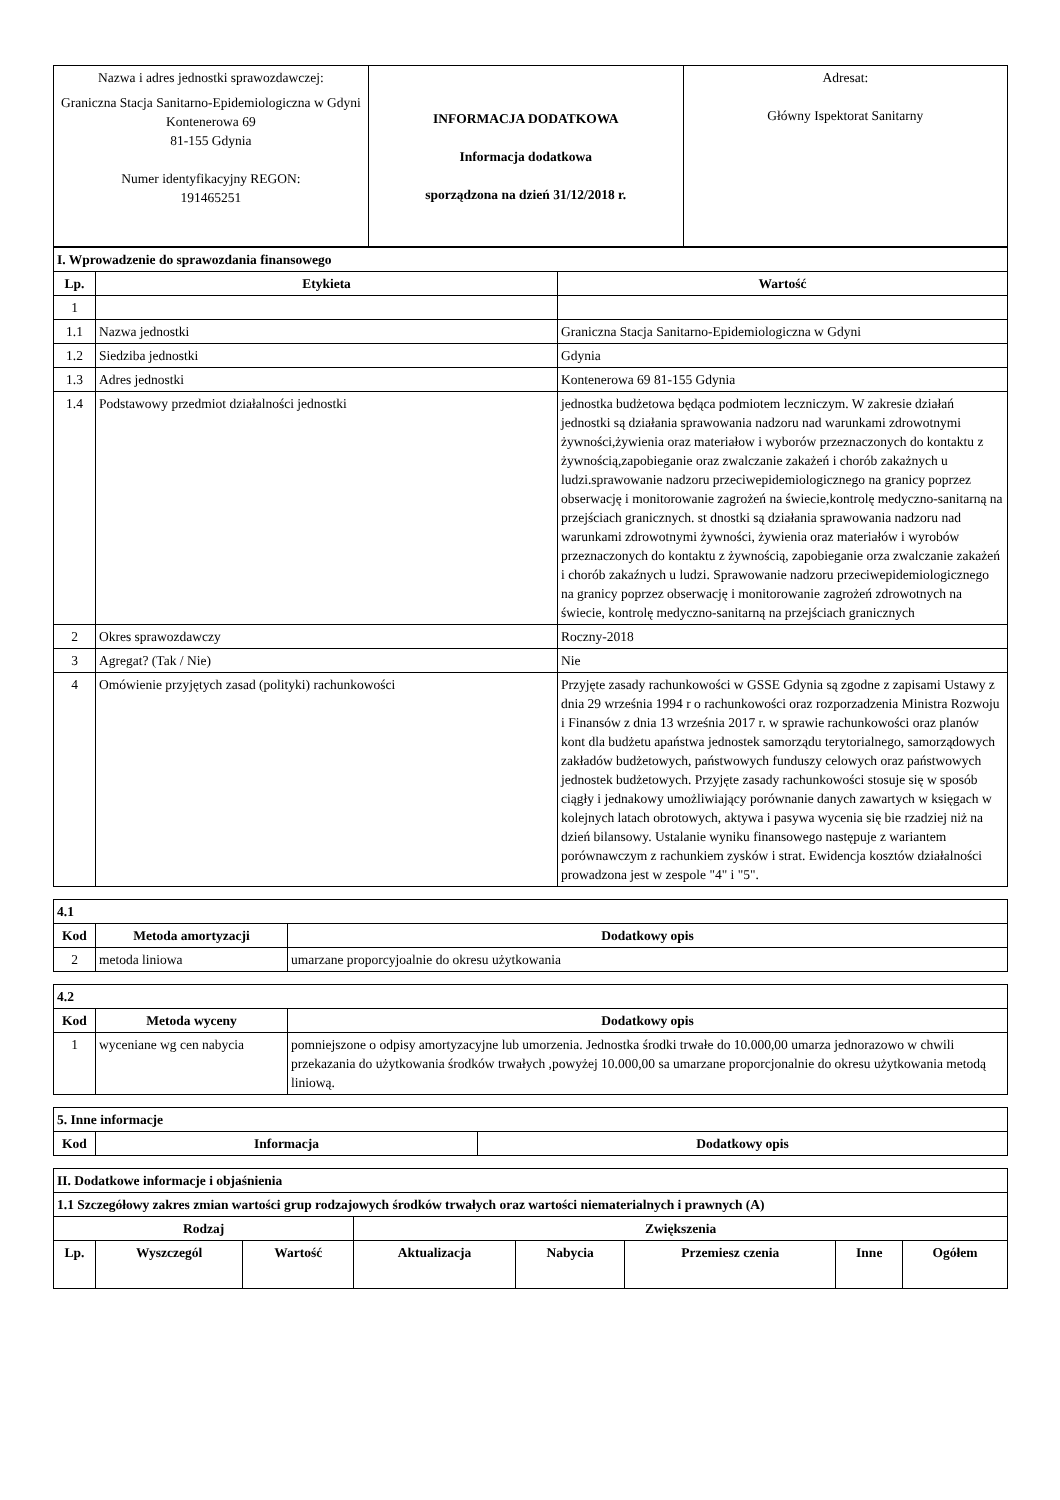| Nazwa i adres jednostki sprawozdawczej: Graniczna Stacja Sanitarno-Epidemiologiczna w Gdyni Kontenerowa 69 81-155 Gdynia Numer identyfikacyjny REGON: 191465251 | INFORMACJA DODATKOWA Informacja dodatkowa sporządzona na dzień 31/12/2018 r. | Adresat: Główny Ispektorat Sanitarny |
| I. Wprowadzenie do sprawozdania finansowego | | |
| Lp. | Etykieta | Wartość |
| 1 | | |
| 1.1 | Nazwa jednostki | Graniczna Stacja Sanitarno-Epidemiologiczna w Gdyni |
| 1.2 | Siedziba jednostki | Gdynia |
| 1.3 | Adres jednostki | Kontenerowa 69 81-155 Gdynia |
| 1.4 | Podstawowy przedmiot działalności jednostki | jednostka budżetowa będąca podmiotem leczniczym. W zakresie działań jednostki są działania sprawowania nadzoru nad warunkami zdrowotnymi żywności,żywienia oraz materiałow i wyborów przeznaczonych do kontaktu z żywnością,zapobieganie oraz zwalczanie zakażeń i chorób zakażnych u ludzi.sprawowanie nadzoru przeciwepidemiologicznego na granicy poprzez obserwację i monitorowanie zagrożeń na świecie,kontrolę medyczno-sanitarną na przejściach granicznych. st dnostki są działania sprawowania nadzoru nad warunkami zdrowotnymi żywności, żywienia oraz materiałów i wyrobów przeznaczonych do kontaktu z żywnością, zapobieganie orza zwalczanie zakażeń i chorób zakaźnych u ludzi. Sprawowanie nadzoru przeciwepidemiologicznego na granicy poprzez obserwację i monitorowanie zagrożeń zdrowotnych na świecie, kontrolę medyczno-sanitarną na przejściach granicznych |
| 2 | Okres sprawozdawczy | Roczny-2018 |
| 3 | Agregat? (Tak / Nie) | Nie |
| 4 | Omówienie przyjętych zasad (polityki) rachunkowości | Przyjęte zasady rachunkowości w GSSE Gdynia są zgodne z zapisami Ustawy z dnia 29 września 1994 r o rachunkowości oraz rozporzadzenia Ministra Rozwoju i Finansów z dnia 13 września 2017 r. w sprawie rachunkowości oraz planów kont dla budżetu apaństwa jednostek samorządu terytorialnego, samorządowych zakładów budżetowych, państwowych funduszy celowych oraz państwowych jednostek budżetowych. Przyjęte zasady rachunkowości stosuje się w sposób ciągły i jednakowy umożliwiający porównanie danych zawartych w księgach w kolejnych latach obrotowych, aktywa i pasywa wycenia się bie rzadziej niż na dzień bilansowy. Ustalanie wyniku finansowego następuje z wariantem porównawczym z rachunkiem zysków i strat. Ewidencja kosztów działalności prowadzona jest w zespole "4" i "5". |
| 4.1 | | |
| Kod | Metoda amortyzacji | Dodatkowy opis |
| 2 | metoda liniowa | umarzane proporcyjoalnie do okresu użytkowania |
| 4.2 | | |
| Kod | Metoda wyceny | Dodatkowy opis |
| 1 | wyceniane wg cen nabycia | pomniejszone o odpisy amortyzacyjne lub umorzenia. Jednostka środki trwałe do 10.000,00 umarza jednorazowo w chwili przekazania do użytkowania środków trwałych ,powyżej 10.000,00 sa umarzane proporcjonalnie do okresu użytkowania metodą liniową. |
| 5. Inne informacje | | |
| Kod | Informacja | Dodatkowy opis |
| II. Dodatkowe informacje i objaśnienia | | | | | | | |
| 1.1 Szczegółowy zakres zmian wartości grup rodzajowych środków trwałych oraz wartości niematerialnych i prawnych (A) | | | | | | | |
| Rodzaj | | | Zwiększenia | | | | |
| Lp. | Wyszczegól | Wartość | Aktualizacja | Nabycia | Przemiesz czenia | Inne | Ogółem |